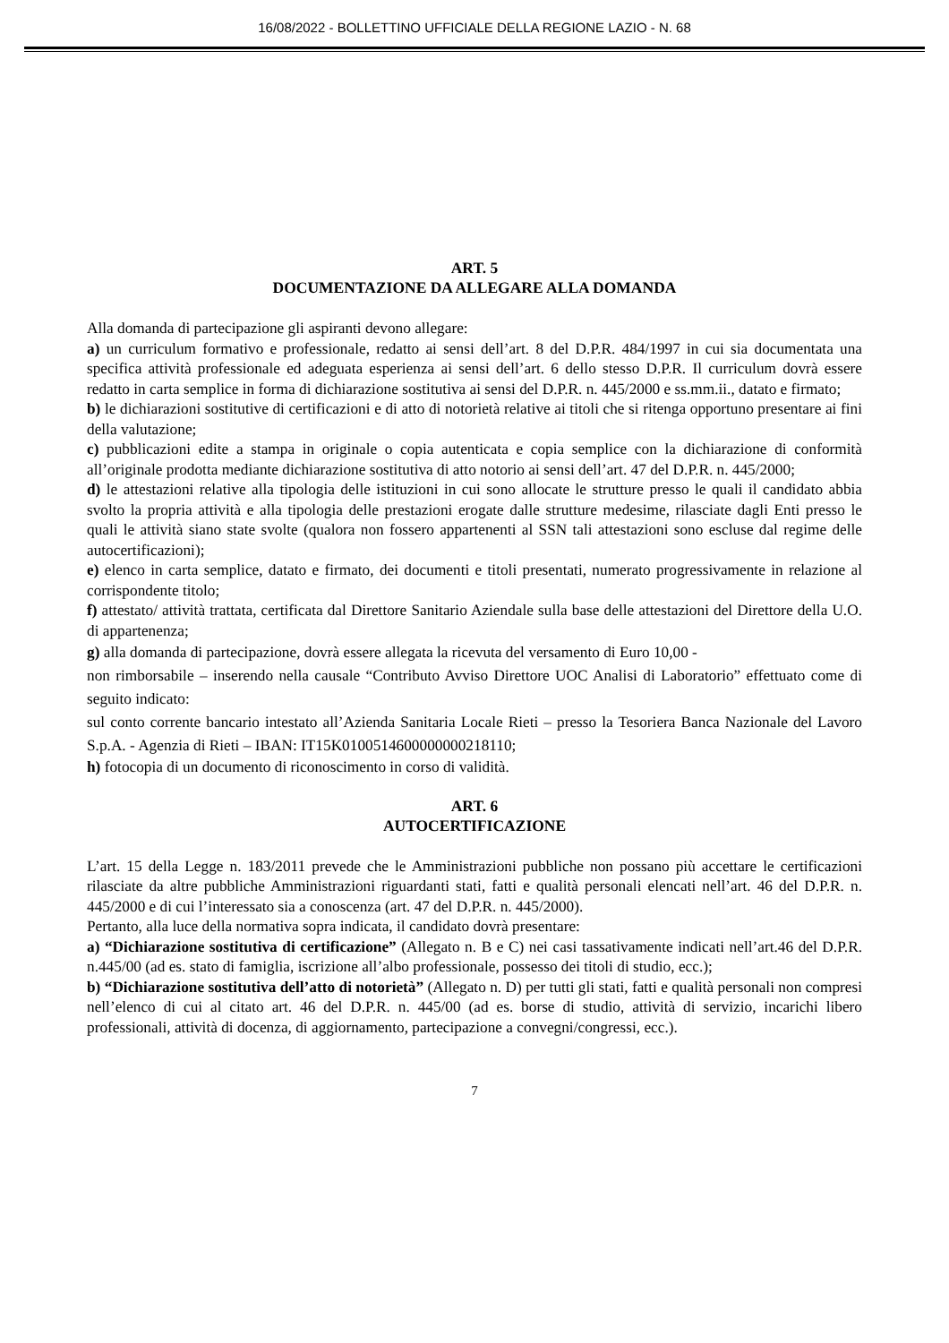16/08/2022 - BOLLETTINO UFFICIALE DELLA REGIONE LAZIO - N. 68
ART. 5
DOCUMENTAZIONE DA ALLEGARE ALLA DOMANDA
Alla domanda di partecipazione gli aspiranti devono allegare:
a) un curriculum formativo e professionale, redatto ai sensi dell’art. 8 del D.P.R. 484/1997 in cui sia documentata una specifica attività professionale ed adeguata esperienza ai sensi dell’art. 6 dello stesso D.P.R. Il curriculum dovrà essere redatto in carta semplice in forma di dichiarazione sostitutiva ai sensi del D.P.R. n. 445/2000 e ss.mm.ii., datato e firmato;
b) le dichiarazioni sostitutive di certificazioni e di atto di notorietà relative ai titoli che si ritenga opportuno presentare ai fini della valutazione;
c) pubblicazioni edite a stampa in originale o copia autenticata e copia semplice con la dichiarazione di conformità all’originale prodotta mediante dichiarazione sostitutiva di atto notorio ai sensi dell’art. 47 del D.P.R. n. 445/2000;
d) le attestazioni relative alla tipologia delle istituzioni in cui sono allocate le strutture presso le quali il candidato abbia svolto la propria attività e alla tipologia delle prestazioni erogate dalle strutture medesime, rilasciate dagli Enti presso le quali le attività siano state svolte (qualora non fossero appartenenti al SSN tali attestazioni sono escluse dal regime delle autocertificazioni);
e) elenco in carta semplice, datato e firmato, dei documenti e titoli presentati, numerato progressivamente in relazione al corrispondente titolo;
f) attestato/ attività trattata, certificata dal Direttore Sanitario Aziendale sulla base delle attestazioni del Direttore della U.O. di appartenenza;
g) alla domanda di partecipazione, dovrà essere allegata la ricevuta del versamento di Euro 10,00 -
non rimborsabile – inserendo nella causale “Contributo Avviso Direttore UOC Analisi di Laboratorio” effettuato come di seguito indicato:
sul conto corrente bancario intestato all’Azienda Sanitaria Locale Rieti – presso la Tesoriera Banca Nazionale del Lavoro S.p.A. - Agenzia di Rieti – IBAN: IT15K0100514600000000218110;
h) fotocopia di un documento di riconoscimento in corso di validità.
ART. 6
AUTOCERTIFICAZIONE
L’art. 15 della Legge n. 183/2011 prevede che le Amministrazioni pubbliche non possano più accettare le certificazioni rilasciate da altre pubbliche Amministrazioni riguardanti stati, fatti e qualità personali elencati nell’art. 46 del D.P.R. n. 445/2000 e di cui l’interessato sia a conoscenza (art. 47 del D.P.R. n. 445/2000).
Pertanto, alla luce della normativa sopra indicata, il candidato dovrà presentare:
a) “Dichiarazione sostitutiva di certificazione” (Allegato n. B e C) nei casi tassativamente indicati nell’art.46 del D.P.R. n.445/00 (ad es. stato di famiglia, iscrizione all’albo professionale, possesso dei titoli di studio, ecc.);
b) “Dichiarazione sostitutiva dell’atto di notorietà” (Allegato n. D) per tutti gli stati, fatti e qualità personali non compresi nell’elenco di cui al citato art. 46 del D.P.R. n. 445/00 (ad es. borse di studio, attività di servizio, incarichi libero professionali, attività di docenza, di aggiornamento, partecipazione a convegni/congressi, ecc.).
7